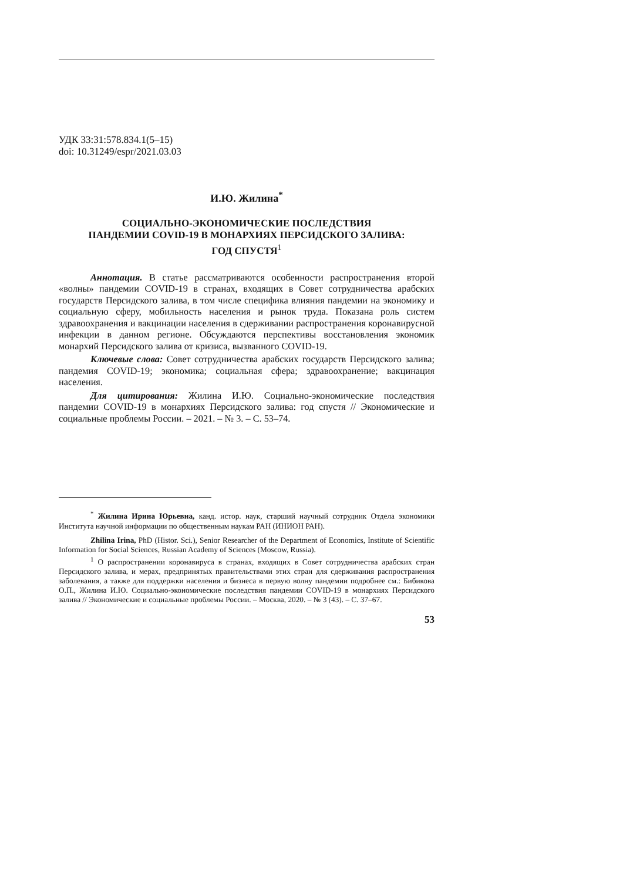УДК 33:31:578.834.1(5–15)
doi: 10.31249/espr/2021.03.03
И.Ю. Жилина<sup>*</sup>
СОЦИАЛЬНО-ЭКОНОМИЧЕСКИЕ ПОСЛЕДСТВИЯ
ПАНДЕМИИ COVID-19 В МОНАРХИЯХ ПЕРСИДСКОГО ЗАЛИВА:
ГОД СПУСТЯ<sup>1</sup>
Аннотация. В статье рассматриваются особенности распространения второй «волны» пандемии COVID-19 в странах, входящих в Совет сотрудничества арабских государств Персидского залива, в том числе специфика влияния пандемии на экономику и социальную сферу, мобильность населения и рынок труда. Показана роль систем здравоохранения и вакцинации населения в сдерживании распространения коронавирусной инфекции в данном регионе. Обсуждаются перспективы восстановления экономик монархий Персидского залива от кризиса, вызванного COVID-19.
Ключевые слова: Совет сотрудничества арабских государств Персидского залива; пандемия COVID-19; экономика; социальная сфера; здравоохранение; вакцинация населения.
Для цитирования: Жилина И.Ю. Социально-экономические последствия пандемии COVID-19 в монархиях Персидского залива: год спустя // Экономические и социальные проблемы России. – 2021. – № 3. – С. 53–74.
<sup>*</sup> Жилина Ирина Юрьевна, канд. истор. наук, старший научный сотрудник Отдела экономики Института научной информации по общественным наукам РАН (ИНИОН РАН).
Zhilina Irina, PhD (Histor. Sci.), Senior Researcher of the Department of Economics, Institute of Scientific Information for Social Sciences, Russian Academy of Sciences (Moscow, Russia).
<sup>1</sup> О распространении коронавируса в странах, входящих в Совет сотрудничества арабских стран Персидского залива, и мерах, предпринятых правительствами этих стран для сдерживания распространения заболевания, а также для поддержки населения и бизнеса в первую волну пандемии подробнее см.: Бибикова О.П., Жилина И.Ю. Социально-экономические последствия пандемии COVID-19 в монархиях Персидского залива // Экономические и социальные проблемы России. – Москва, 2020. – № 3 (43). – С. 37–67.
53